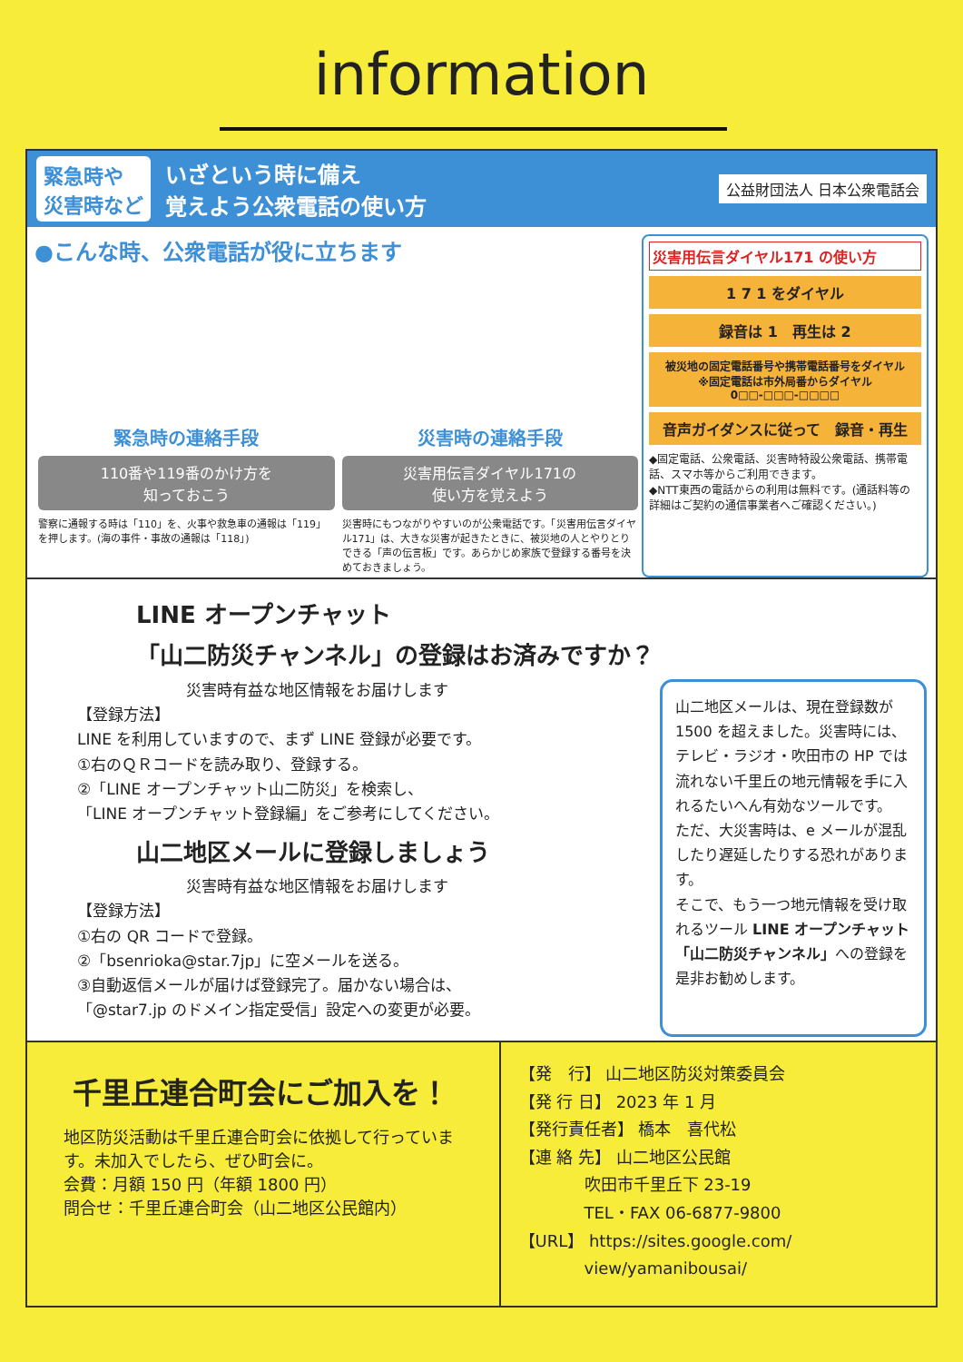information
緊急時や
災害時など
いざという時に備え
覚えよう公衆電話の使い方
公益財団法人 日本公衆電話会
●こんな時、公衆電話が役に立ちます
緊急時の連絡手段
110番や119番のかけ方を
知っておこう
警察に通報する時は「110」を、火事や救急車の通報は「119」を押します。(海の事件・事故の通報は「118」)
災害時の連絡手段
災害用伝言ダイヤル171の
使い方を覚えよう
災害時にもつながりやすいのが公衆電話です。「災害用伝言ダイヤル171」は、大きな災害が起きたときに、被災地の人とやりとりできる「声の伝言板」です。あらかじめ家族で登録する番号を決めておきましょう。
災害用伝言ダイヤル171 の使い方
1 7 1 をダイヤル
録音は 1　再生は 2
被災地の固定電話番号や携帯電話番号をダイヤル
※固定電話は市外局番からダイヤル
0□□-□□□-□□□□
音声ガイダンスに従って　録音・再生
◆固定電話、公衆電話、災害時特設公衆電話、携帯電話、スマホ等からご利用できます。
◆NTT東西の電話からの利用は無料です。(通話料等の詳細はご契約の通信事業者へご確認ください。)
LINE オープンチャット
「山二防災チャンネル」の登録はお済みですか？
災害時有益な地区情報をお届けします
【登録方法】
LINE を利用していますので、まず LINE 登録が必要です。
①右のＱＲコードを読み取り、登録する。
②「LINE オープンチャット山二防災」を検索し、
「LINE オープンチャット登録編」をご参考にしてください。
山二地区メールに登録しましょう
災害時有益な地区情報をお届けします
【登録方法】
①右の QR コードで登録。
②「bsenrioka@star.7jp」に空メールを送る。
③自動返信メールが届けば登録完了。届かない場合は、
「@star7.jp のドメイン指定受信」設定への変更が必要。
山二地区メールは、現在登録数が 1500 を超えました。災害時には、テレビ・ラジオ・吹田市の HP では流れない千里丘の地元情報を手に入れるたいへん有効なツールです。
ただ、大災害時は、e メールが混乱したり遅延したりする恐れがあります。
そこで、もう一つ地元情報を受け取れるツール LINE オープンチャット「山二防災チャンネル」への登録を是非お勧めします。
千里丘連合町会にご加入を！
地区防災活動は千里丘連合町会に依拠して行っています。未加入でしたら、ぜひ町会に。
会費：月額 150 円（年額 1800 円）
問合せ：千里丘連合町会（山二地区公民館内）
【発　行】 山二地区防災対策委員会
【発 行 日】 2023 年 1 月
【発行責任者】 橋本　喜代松
【連 絡 先】 山二地区公民館
　　　　吹田市千里丘下 23-19
　　　　TEL・FAX 06-6877-9800
【URL】 https://sites.google.com/
　　　　view/yamanibousai/